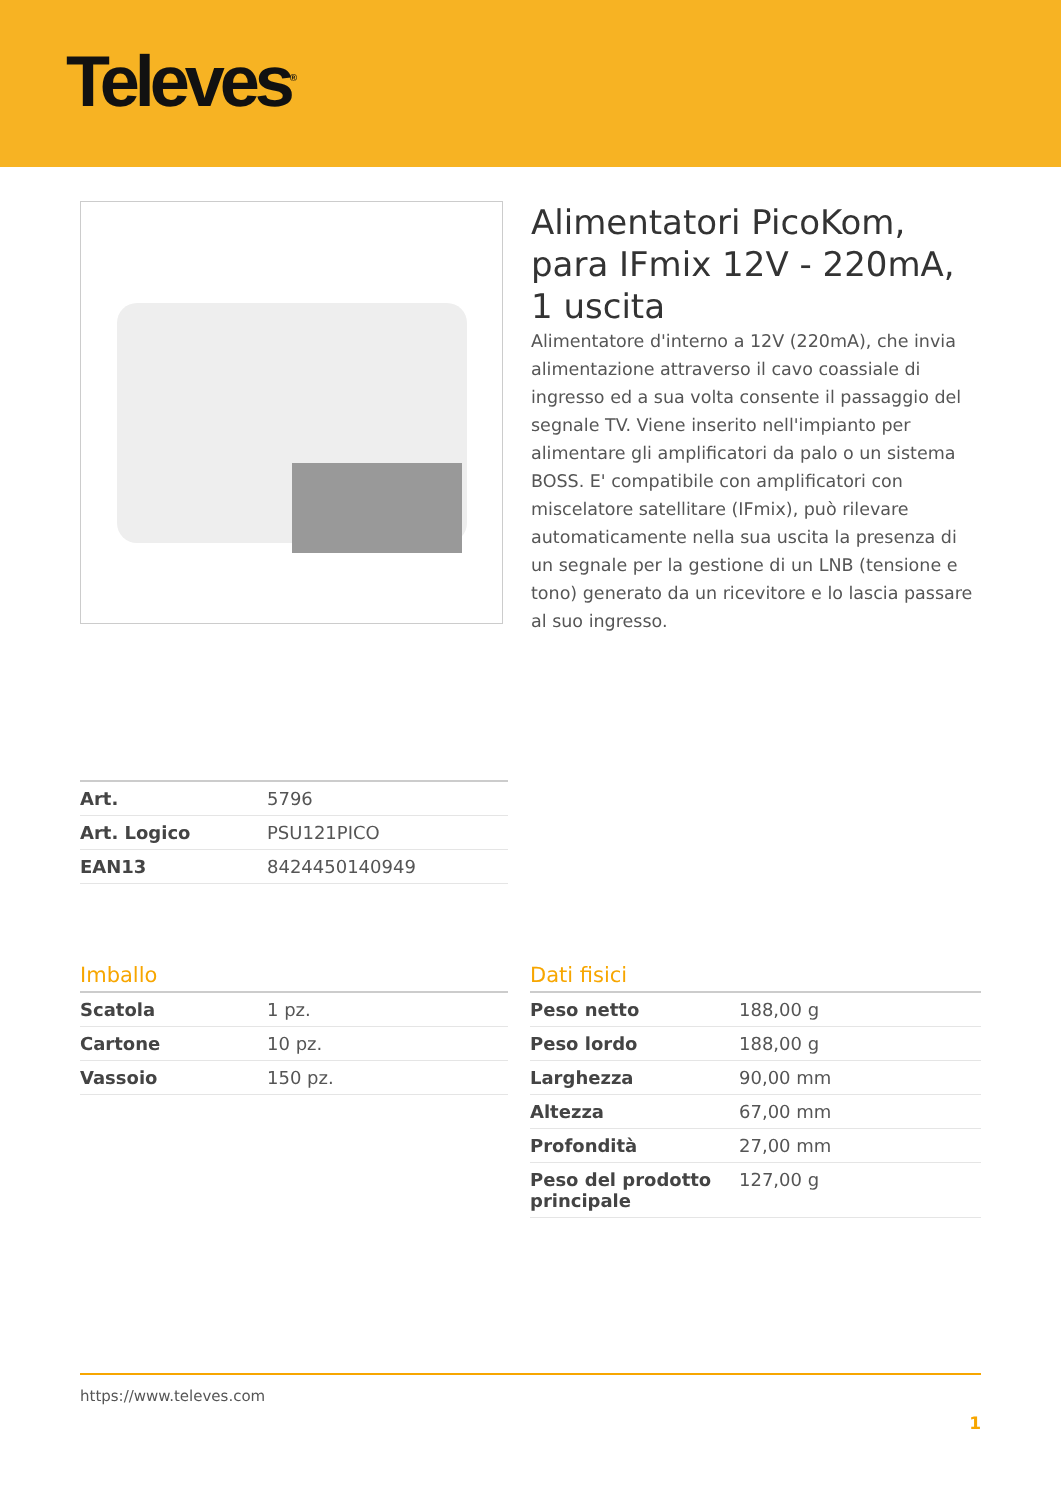Televes<sup>®</sup>
Alimentatori PicoKom, para IFmix 12V - 220mA, 1 uscita
Alimentatore d'interno a 12V (220mA), che invia alimentazione attraverso il cavo coassiale di ingresso ed a sua volta consente il passaggio del segnale TV. Viene inserito nell'impianto per alimentare gli amplificatori da palo o un sistema BOSS. E' compatibile con amplificatori con miscelatore satellitare (IFmix), può rilevare automaticamente nella sua uscita la presenza di un segnale per la gestione di un LNB (tensione e tono) generato da un ricevitore e lo lascia passare al suo ingresso.
| Art. | 5796 |
| Art. Logico | PSU121PICO |
| EAN13 | 8424450140949 |
Imballo
| Scatola | 1 pz. |
| Cartone | 10 pz. |
| Vassoio | 150 pz. |
Dati fisici
| Peso netto | 188,00 g |
| Peso lordo | 188,00 g |
| Larghezza | 90,00 mm |
| Altezza | 67,00 mm |
| Profondità | 27,00 mm |
| Peso del prodotto principale | 127,00 g |
https://www.televes.com
1